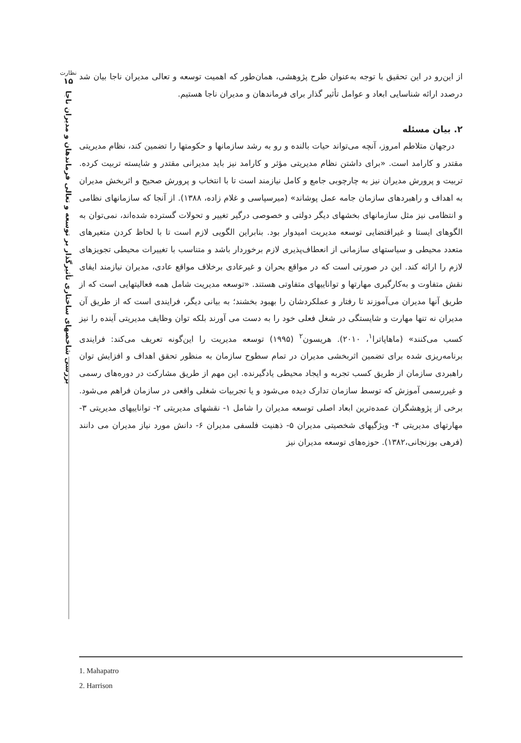نظارت
۱۵
بررسی شاخصهای ساختاری تأثیرگذار بر توسعه و تعالی فرماندهان و مدیران ناجا
از این‌رو در این تحقیق با توجه به‌عنوان طرح پژوهشی، همان‌طور که اهمیت توسعه و تعالی مدیران ناجا بیان شد درصدد ارائه شناسایی ابعاد و عوامل تأثیر گذار برای فرماندهان و مدیران ناجا هستیم.
۲. بیان مسئله
درجهان متلاطم امروز، آنچه می‌تواند حیات بالنده و رو به رشد سازمانها و حکومتها را تضمین کند، نظام مدیریتی مقتدر و کارامد است. «برای داشتن نظام مدیریتی مؤثر و کارامد نیز باید مدیرانی مقتدر و شایسته تربیت کرده. تربیت و پرورش مدیران نیز به چارچوبی جامع و کامل نیازمند است تا با انتخاب و پرورش صحیح و اثربخش مدیران به اهداف و راهبردهای سازمان جامه عمل پوشاند» (میرسپاسی و غلام زاده، ۱۳۸۸). از آنجا که سازمانهای نظامی و انتظامی نیز مثل سازمانهای بخشهای دیگر دولتی و خصوصی درگیر تغییر و تحولات گسترده شده‌اند، نمی‌توان به الگوهای ایستا و غیراقتضایی توسعه مدیریت امیدوار بود. بنابراین الگویی لازم است تا با لحاظ کردن متغیرهای متعدد محیطی و سیاستهای سازمانی از انعطاف‌پذیری لازم برخوردار باشد و متناسب با تغییرات محیطی تجویزهای لازم را ارائه کند. این در صورتی است که در مواقع بحران و غیرعادی برخلاف مواقع عادی، مدیران نیازمند ایفای نقش متفاوت و به‌کارگیری مهارتها و تواناییهای متفاوتی هستند. «توسعه مدیریت شامل همه فعالیتهایی است که از طریق آنها مدیران می‌آموزند تا رفتار و عملکردشان را بهبود بخشند؛ به بیانی دیگر، فرایندی است که از طریق آن مدیران نه تنها مهارت و شایستگی در شغل فعلی خود را به دست می آورند بلکه توان وظایف مدیریتی آینده را نیز کسب می‌کنند» (ماهاپاترا<sup>۱</sup>، ۲۰۱۰). هریسون<sup>۲</sup> (۱۹۹۵) توسعه مدیریت را این‌گونه تعریف می‌کند: فرایندی برنامه‌ریزی شده برای تضمین اثربخشی مدیران در تمام سطوح سازمان به منظور تحقق اهداف و افزایش توان راهبردی سازمان از طریق کسب تجربه و ایجاد محیطی یادگیرنده. این مهم از طریق مشارکت در دوره‌های رسمی و غیررسمی آموزش که توسط سازمان تدارک دیده می‌شود و یا تجربیات شغلی واقعی در سازمان فراهم می‌شود. برخی از پژوهشگران عمده‌ترین ابعاد اصلی توسعه مدیران را شامل ۱- نقشهای مدیریتی ۲- تواناییهای مدیریتی ۳- مهارتهای مدیریتی ۴- ویژگیهای شخصیتی مدیران ۵- ذهنیت فلسفی مدیران ۶- دانش مورد نیاز مدیران می دانند (فرهی بوزنجانی،۱۳۸۲). حوزه‌های توسعه مدیران نیز
1. Mahapatro
2. Harrison